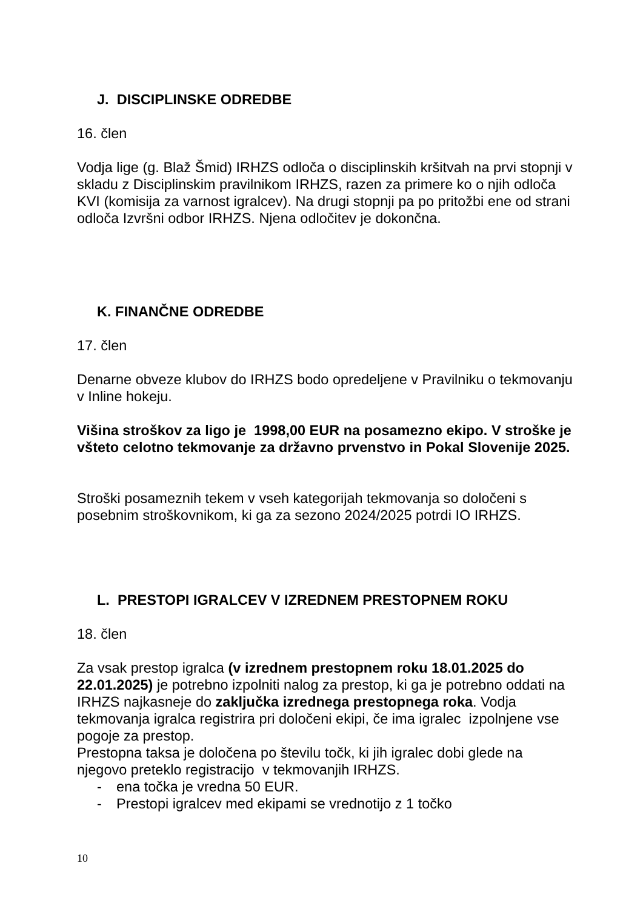J. DISCIPLINSKE ODREDBE
16. člen
Vodja lige (g. Blaž Šmid) IRHZS odloča o disciplinskih kršitvah na prvi stopnji v skladu z Disciplinskim pravilnikom IRHZS, razen za primere ko o njih odloča KVI (komisija za varnost igralcev). Na drugi stopnji pa po pritožbi ene od strani odloča Izvršni odbor IRHZS. Njena odločitev je dokončna.
K. FINANČNE ODREDBE
17. člen
Denarne obveze klubov do IRHZS bodo opredeljene v Pravilniku o tekmovanju v Inline hokeju.
Višina stroškov za ligo je 1998,00 EUR na posamezno ekipo. V stroške je všteto celotno tekmovanje za državno prvenstvo in Pokal Slovenije 2025.
Stroški posameznih tekem v vseh kategorijah tekmovanja so določeni s posebnim stroškovnikom, ki ga za sezono 2024/2025 potrdi IO IRHZS.
L. PRESTOPI IGRALCEV V IZREDNEM PRESTOPNEM ROKU
18. člen
Za vsak prestop igralca (v izrednem prestopnem roku 18.01.2025 do 22.01.2025) je potrebno izpolniti nalog za prestop, ki ga je potrebno oddati na IRHZS najkasneje do zaključka izrednega prestopnega roka. Vodja tekmovanja igralca registrira pri določeni ekipi, če ima igralec izpolnjene vse pogoje za prestop.
Prestopna taksa je določena po številu točk, ki jih igralec dobi glede na njegovo preteklo registracijo v tekmovanjih IRHZS.
- ena točka je vredna 50 EUR.
- Prestopi igralcev med ekipami se vrednotijo z 1 točko
10